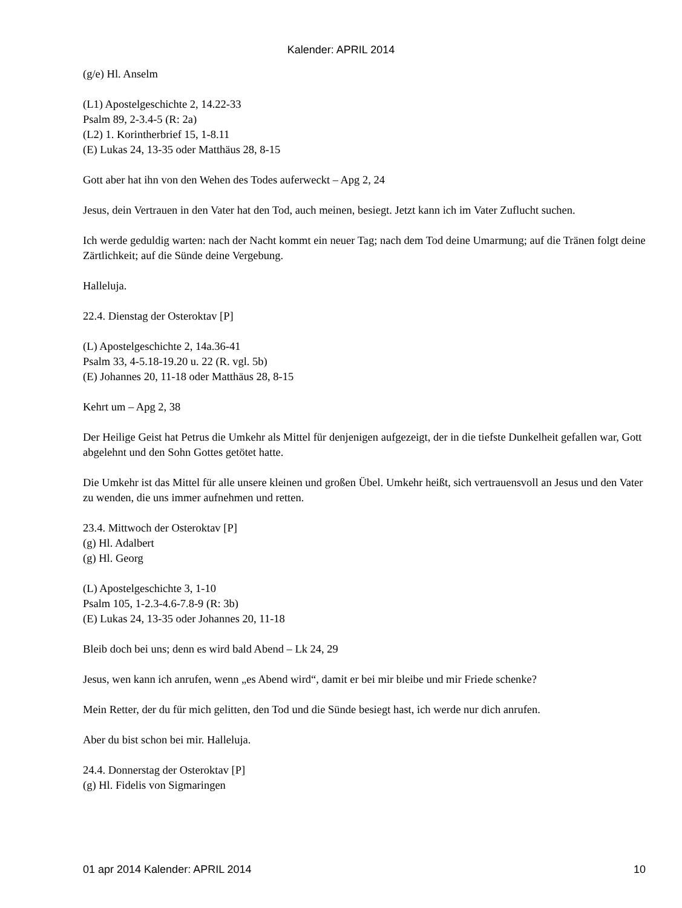Kalender: APRIL 2014
(g/e) Hl. Anselm
(L1) Apostelgeschichte 2, 14.22-33
Psalm 89, 2-3.4-5 (R: 2a)
(L2) 1. Korintherbrief 15, 1-8.11
(E) Lukas 24, 13-35 oder Matthäus 28, 8-15
Gott aber hat ihn von den Wehen des Todes auferweckt – Apg 2, 24
Jesus, dein Vertrauen in den Vater hat den Tod, auch meinen, besiegt. Jetzt kann ich im Vater Zuflucht suchen.
Ich werde geduldig warten: nach der Nacht kommt ein neuer Tag; nach dem Tod deine Umarmung; auf die Tränen folgt deine Zärtlichkeit; auf die Sünde deine Vergebung.
Halleluja.
22.4. Dienstag der Osteroktav [P]
(L) Apostelgeschichte 2, 14a.36-41
Psalm 33, 4-5.18-19.20 u. 22 (R. vgl. 5b)
(E) Johannes 20, 11-18 oder Matthäus 28, 8-15
Kehrt um – Apg 2, 38
Der Heilige Geist hat Petrus die Umkehr als Mittel für denjenigen aufgezeigt, der in die tiefste Dunkelheit gefallen war, Gott abgelehnt und den Sohn Gottes getötet hatte.
Die Umkehr ist das Mittel für alle unsere kleinen und großen Übel. Umkehr heißt, sich vertrauensvoll an Jesus und den Vater zu wenden, die uns immer aufnehmen und retten.
23.4. Mittwoch der Osteroktav [P]
(g) Hl. Adalbert
(g) Hl. Georg
(L) Apostelgeschichte 3, 1-10
Psalm 105, 1-2.3-4.6-7.8-9 (R: 3b)
(E) Lukas 24, 13-35 oder Johannes 20, 11-18
Bleib doch bei uns; denn es wird bald Abend – Lk 24, 29
Jesus, wen kann ich anrufen, wenn „es Abend wird“, damit er bei mir bleibe und mir Friede schenke?
Mein Retter, der du für mich gelitten, den Tod und die Sünde besiegt hast, ich werde nur dich anrufen.
Aber du bist schon bei mir. Halleluja.
24.4. Donnerstag der Osteroktav [P]
(g) Hl. Fidelis von Sigmaringen
01 apr 2014 Kalender: APRIL 2014 10